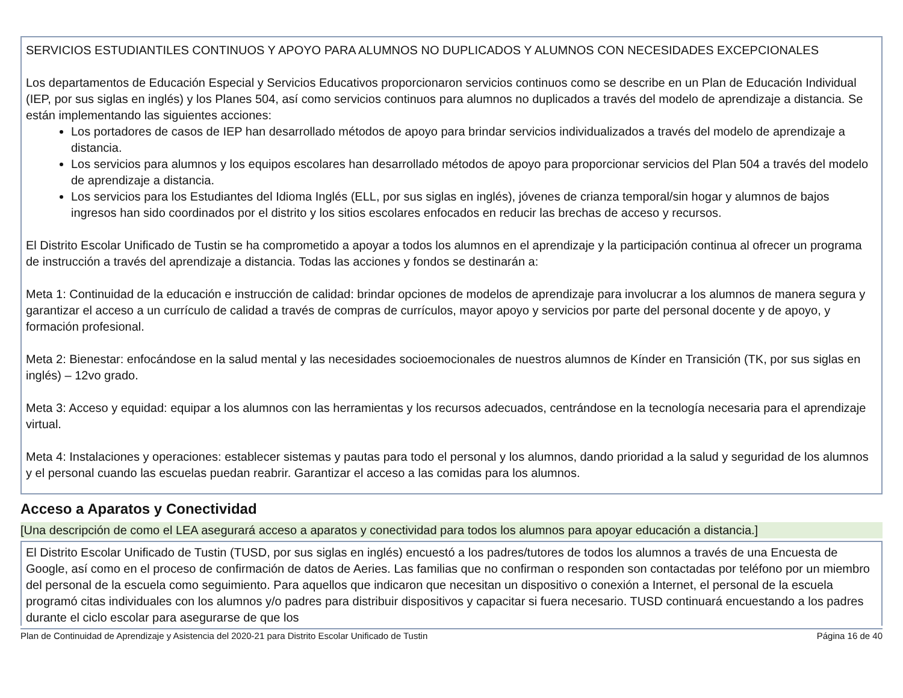SERVICIOS ESTUDIANTILES CONTINUOS Y APOYO PARA ALUMNOS NO DUPLICADOS Y ALUMNOS CON NECESIDADES EXCEPCIONALES
Los departamentos de Educación Especial y Servicios Educativos proporcionaron servicios continuos como se describe en un Plan de Educación Individual (IEP, por sus siglas en inglés) y los Planes 504, así como servicios continuos para alumnos no duplicados a través del modelo de aprendizaje a distancia. Se están implementando las siguientes acciones:
Los portadores de casos de IEP han desarrollado métodos de apoyo para brindar servicios individualizados a través del modelo de aprendizaje a distancia.
Los servicios para alumnos y los equipos escolares han desarrollado métodos de apoyo para proporcionar servicios del Plan 504 a través del modelo de aprendizaje a distancia.
Los servicios para los Estudiantes del Idioma Inglés (ELL, por sus siglas en inglés), jóvenes de crianza temporal/sin hogar y alumnos de bajos ingresos han sido coordinados por el distrito y los sitios escolares enfocados en reducir las brechas de acceso y recursos.
El Distrito Escolar Unificado de Tustin se ha comprometido a apoyar a todos los alumnos en el aprendizaje y la participación continua al ofrecer un programa de instrucción a través del aprendizaje a distancia. Todas las acciones y fondos se destinarán a:
Meta 1: Continuidad de la educación e instrucción de calidad: brindar opciones de modelos de aprendizaje para involucrar a los alumnos de manera segura y garantizar el acceso a un currículo de calidad a través de compras de currículos, mayor apoyo y servicios por parte del personal docente y de apoyo, y formación profesional.
Meta 2: Bienestar: enfocándose en la salud mental y las necesidades socioemocionales de nuestros alumnos de Kínder en Transición (TK, por sus siglas en inglés) – 12vo grado.
Meta 3: Acceso y equidad: equipar a los alumnos con las herramientas y los recursos adecuados, centrándose en la tecnología necesaria para el aprendizaje virtual.
Meta 4: Instalaciones y operaciones: establecer sistemas y pautas para todo el personal y los alumnos, dando prioridad a la salud y seguridad de los alumnos y el personal cuando las escuelas puedan reabrir. Garantizar el acceso a las comidas para los alumnos.
Acceso a Aparatos y Conectividad
[Una descripción de como el LEA asegurará acceso a aparatos y conectividad para todos los alumnos para apoyar educación a distancia.]
El Distrito Escolar Unificado de Tustin (TUSD, por sus siglas en inglés) encuestó a los padres/tutores de todos los alumnos a través de una Encuesta de Google, así como en el proceso de confirmación de datos de Aeries. Las familias que no confirman o responden son contactadas por teléfono por un miembro del personal de la escuela como seguimiento. Para aquellos que indicaron que necesitan un dispositivo o conexión a Internet, el personal de la escuela programó citas individuales con los alumnos y/o padres para distribuir dispositivos y capacitar si fuera necesario. TUSD continuará encuestando a los padres durante el ciclo escolar para asegurarse de que los
Plan de Continuidad de Aprendizaje y Asistencia del 2020-21 para Distrito Escolar Unificado de Tustin Página 16 de 40